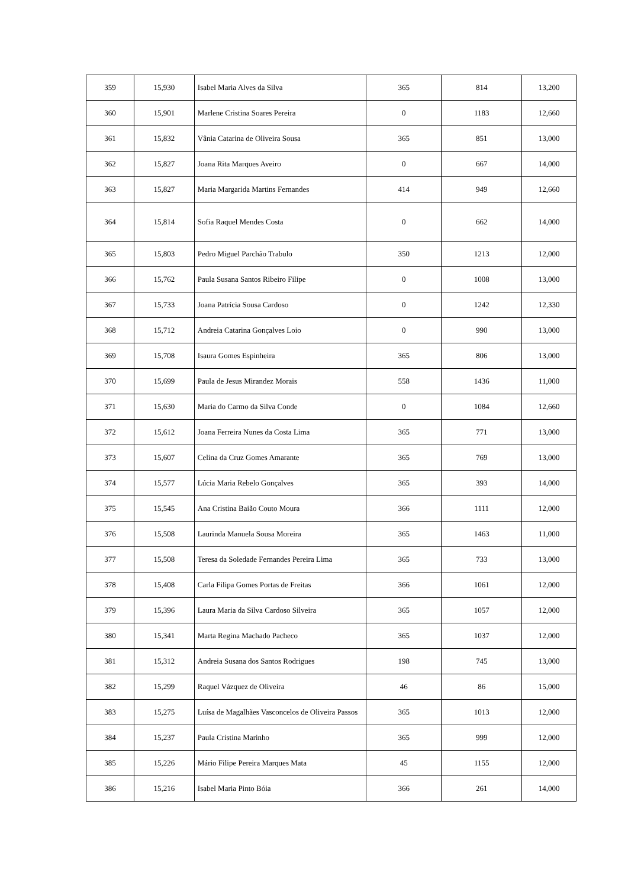| 359 | 15,930 | Isabel Maria Alves da Silva | 365 | 814 | 13,200 |
| 360 | 15,901 | Marlene Cristina Soares Pereira | 0 | 1183 | 12,660 |
| 361 | 15,832 | Vânia Catarina de Oliveira Sousa | 365 | 851 | 13,000 |
| 362 | 15,827 | Joana Rita Marques Aveiro | 0 | 667 | 14,000 |
| 363 | 15,827 | Maria Margarida Martins Fernandes | 414 | 949 | 12,660 |
| 364 | 15,814 | Sofia Raquel Mendes Costa | 0 | 662 | 14,000 |
| 365 | 15,803 | Pedro Miguel Parchão Trabulo | 350 | 1213 | 12,000 |
| 366 | 15,762 | Paula Susana Santos Ribeiro Filipe | 0 | 1008 | 13,000 |
| 367 | 15,733 | Joana Patrícia Sousa Cardoso | 0 | 1242 | 12,330 |
| 368 | 15,712 | Andreia Catarina Gonçalves Loio | 0 | 990 | 13,000 |
| 369 | 15,708 | Isaura Gomes Espinheira | 365 | 806 | 13,000 |
| 370 | 15,699 | Paula de Jesus Mirandez Morais | 558 | 1436 | 11,000 |
| 371 | 15,630 | Maria do Carmo da Silva Conde | 0 | 1084 | 12,660 |
| 372 | 15,612 | Joana Ferreira Nunes da Costa Lima | 365 | 771 | 13,000 |
| 373 | 15,607 | Celina da Cruz Gomes Amarante | 365 | 769 | 13,000 |
| 374 | 15,577 | Lúcia Maria Rebelo Gonçalves | 365 | 393 | 14,000 |
| 375 | 15,545 | Ana Cristina Baião Couto Moura | 366 | 1111 | 12,000 |
| 376 | 15,508 | Laurinda Manuela Sousa Moreira | 365 | 1463 | 11,000 |
| 377 | 15,508 | Teresa da Soledade Fernandes Pereira Lima | 365 | 733 | 13,000 |
| 378 | 15,408 | Carla Filipa Gomes Portas de Freitas | 366 | 1061 | 12,000 |
| 379 | 15,396 | Laura Maria da Silva Cardoso Silveira | 365 | 1057 | 12,000 |
| 380 | 15,341 | Marta Regina Machado Pacheco | 365 | 1037 | 12,000 |
| 381 | 15,312 | Andreia Susana dos Santos Rodrigues | 198 | 745 | 13,000 |
| 382 | 15,299 | Raquel Vázquez de Oliveira | 46 | 86 | 15,000 |
| 383 | 15,275 | Luísa de Magalhães Vasconcelos de Oliveira Passos | 365 | 1013 | 12,000 |
| 384 | 15,237 | Paula Cristina Marinho | 365 | 999 | 12,000 |
| 385 | 15,226 | Mário Filipe Pereira Marques Mata | 45 | 1155 | 12,000 |
| 386 | 15,216 | Isabel Maria Pinto Bóia | 366 | 261 | 14,000 |